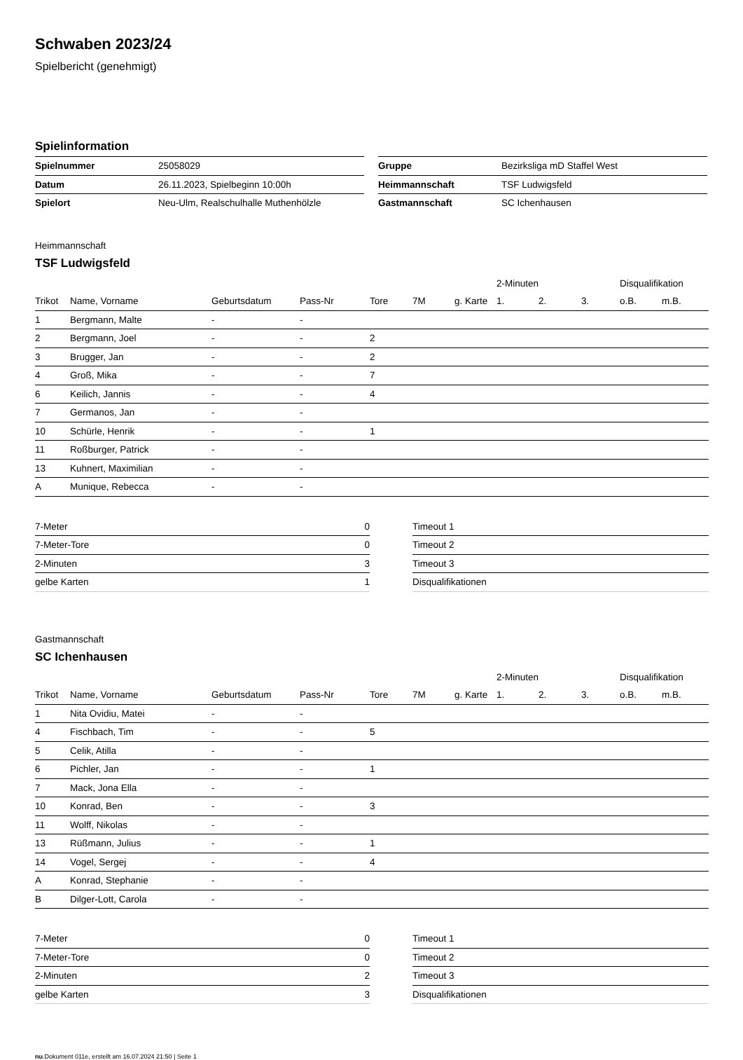Schwaben 2023/24
Spielbericht (genehmigt)
Spielinformation
| Spielnummer | 25058029 |
| Datum | 26.11.2023, Spielbeginn 10:00h |
| Spielort | Neu-Ulm, Realschulhalle Muthenhölzle |
| Gruppe | Bezirksliga mD Staffel West |
| Heimmannschaft | TSF Ludwigsfeld |
| Gastmannschaft | SC Ichenhausen |
Heimmannschaft
TSF Ludwigsfeld
| | | | | | | | 2-Minuten | | | Disqualifikation | |
| --- | --- | --- | --- | --- | --- | --- | --- | --- | --- | --- | --- |
| Trikot | Name, Vorname | Geburtsdatum | Pass-Nr | Tore | 7M | g. Karte | 1. | 2. | 3. | o.B. | m.B. |
| 1 | Bergmann, Malte | - | - | | | | | | | | |
| 2 | Bergmann, Joel | - | - | 2 | | | | | | | |
| 3 | Brugger, Jan | - | - | 2 | | | | | | | |
| 4 | Groß, Mika | - | - | 7 | | | | | | | |
| 6 | Keilich, Jannis | - | - | 4 | | | | | | | |
| 7 | Germanos, Jan | - | - | | | | | | | | |
| 10 | Schürle, Henrik | - | - | 1 | | | | | | | |
| 11 | Roßburger, Patrick | - | - | | | | | | | | |
| 13 | Kuhnert, Maximilian | - | - | | | | | | | | |
| A | Munique, Rebecca | - | - | | | | | | | | |
| 7-Meter | 0 |
| 7-Meter-Tore | 0 |
| 2-Minuten | 3 |
| gelbe Karten | 1 |
| Timeout 1 |
| Timeout 2 |
| Timeout 3 |
| Disqualifikationen |
Gastmannschaft
SC Ichenhausen
| | | | | | | | 2-Minuten | | | Disqualifikation | |
| --- | --- | --- | --- | --- | --- | --- | --- | --- | --- | --- | --- |
| Trikot | Name, Vorname | Geburtsdatum | Pass-Nr | Tore | 7M | g. Karte | 1. | 2. | 3. | o.B. | m.B. |
| 1 | Nita Ovidiu, Matei | - | - | | | | | | | | |
| 4 | Fischbach, Tim | - | - | 5 | | | | | | | |
| 5 | Celik, Atilla | - | - | | | | | | | | |
| 6 | Pichler, Jan | - | - | 1 | | | | | | | |
| 7 | Mack, Jona Ella | - | - | | | | | | | | |
| 10 | Konrad, Ben | - | - | 3 | | | | | | | |
| 11 | Wolff, Nikolas | - | - | | | | | | | | |
| 13 | Rüßmann, Julius | - | - | 1 | | | | | | | |
| 14 | Vogel, Sergej | - | - | 4 | | | | | | | |
| A | Konrad, Stephanie | - | - | | | | | | | | |
| B | Dilger-Lott, Carola | - | - | | | | | | | | |
| 7-Meter | 0 |
| 7-Meter-Tore | 0 |
| 2-Minuten | 2 |
| gelbe Karten | 3 |
| Timeout 1 |
| Timeout 2 |
| Timeout 3 |
| Disqualifikationen |
nu.Dokument 011e, erstellt am 16.07.2024 21:50 | Seite 1